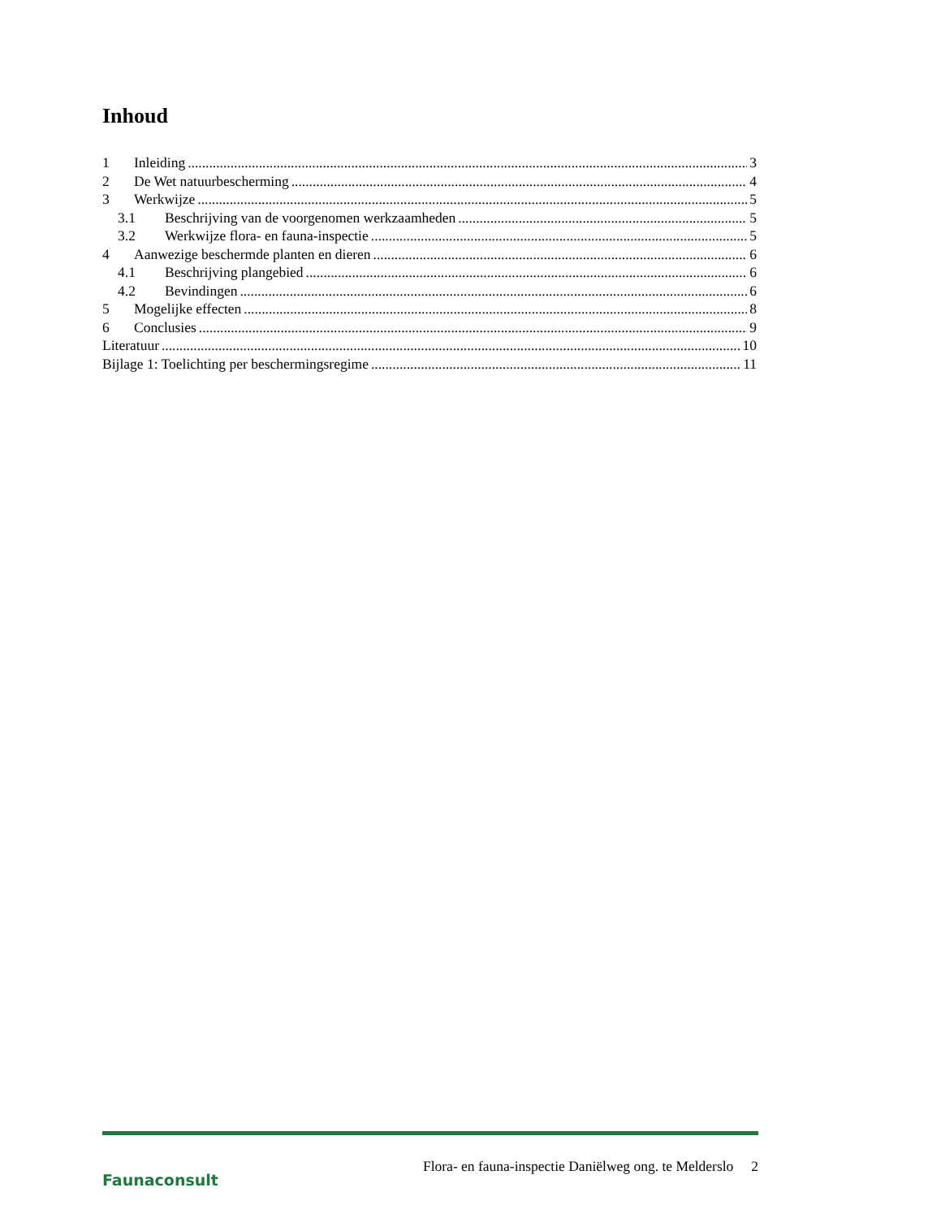Inhoud
1 Inleiding 3
2 De Wet natuurbescherming 4
3 Werkwijze 5
3.1 Beschrijving van de voorgenomen werkzaamheden 5
3.2 Werkwijze flora- en fauna-inspectie 5
4 Aanwezige beschermde planten en dieren 6
4.1 Beschrijving plangebied 6
4.2 Bevindingen 6
5 Mogelijke effecten 8
6 Conclusies 9
Literatuur 10
Bijlage 1: Toelichting per beschermingsregime 11
Faunaconsult
Flora- en fauna-inspectie Daniëlweg ong. te Melderslo 2